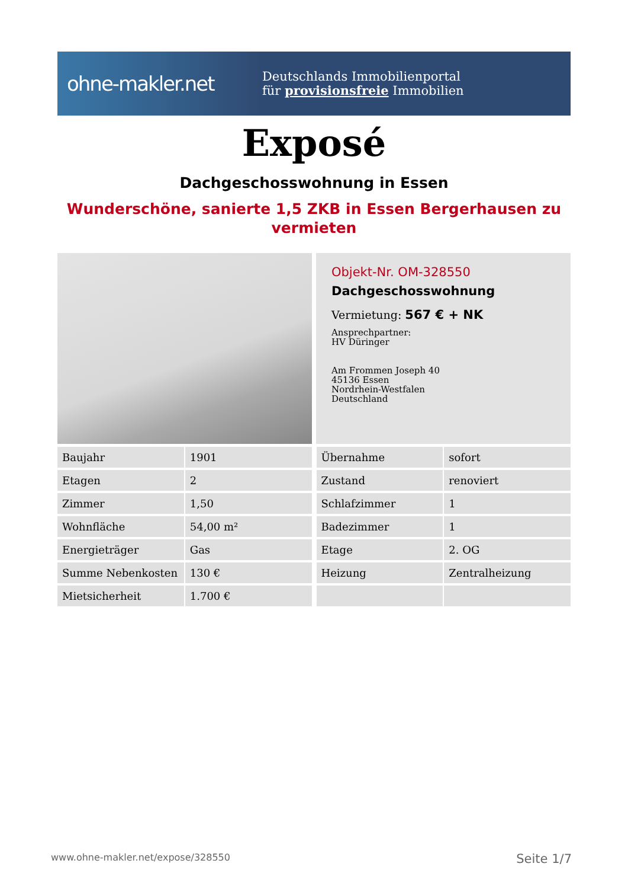ohne-makler.net
Deutschlands Immobilienportal
für provisionsfreie Immobilien
Exposé
Dachgeschosswohnung in Essen
Wunderschöne, sanierte 1,5 ZKB in Essen Bergerhausen zu vermieten
Objekt-Nr. OM-328550
Dachgeschosswohnung
Vermietung: 567 € + NK
Ansprechpartner:
HV Düringer
Am Frommen Joseph 40
45136 Essen
Nordrhein-Westfalen
Deutschland
| Baujahr | 1901 |
| Etagen | 2 |
| Zimmer | 1,50 |
| Wohnfläche | 54,00 m² |
| Energieträger | Gas |
| Summe Nebenkosten | 130 € |
| Mietsicherheit | 1.700 € |
| Übernahme | sofort |
| Zustand | renoviert |
| Schlafzimmer | 1 |
| Badezimmer | 1 |
| Etage | 2. OG |
| Heizung | Zentralheizung |
www.ohne-makler.net/expose/328550 Seite 1/7